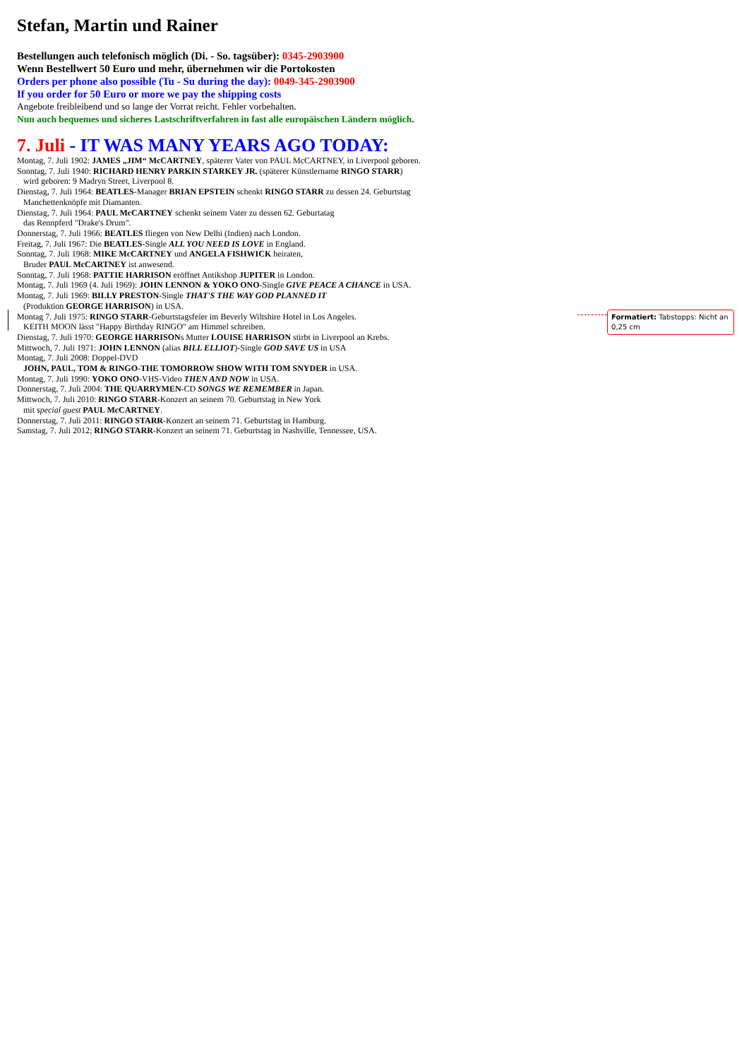Formatiert: Tabstopps: Nicht an 0,25 cm
Stefan, Martin und Rainer
Bestellungen auch telefonisch möglich (Di. - So. tagsüber): 0345-2903900
Wenn Bestellwert 50 Euro und mehr, übernehmen wir die Portokosten
Orders per phone also possible (Tu - Su during the day): 0049-345-2903900
If you order for 50 Euro or more we pay the shipping costs
Angebote freibleibend und so lange der Vorrat reicht. Fehler vorbehalten.
Nun auch bequemes und sicheres Lastschriftverfahren in fast alle europäischen Ländern möglich.
7. Juli - IT WAS MANY YEARS AGO TODAY:
Montag, 7. Juli 1902: JAMES „JIM“ McCARTNEY, späterer Vater von PAUL McCARTNEY, in Liverpool geboren.
Sonntag, 7. Juli 1940: RICHARD HENRY PARKIN STARKEY JR. (späterer Künstlername RINGO STARR)
wird geboren: 9 Madryn Street, Liverpool 8.
Dienstag, 7. Juli 1964: BEATLES-Manager BRIAN EPSTEIN schenkt RINGO STARR zu dessen 24. Geburtstag
Manchettenknöpfe mit Diamanten.
Dienstag, 7. Juli 1964: PAUL McCARTNEY schenkt seinem Vater zu dessen 62. Geburtatag
das Rennpferd "Drake's Drum".
Donnerstag, 7. Juli 1966: BEATLES fliegen von New Delhi (Indien) nach London.
Freitag, 7. Juli 1967: Die BEATLES-Single ALL YOU NEED IS LOVE in England.
Sonntag, 7. Juli 1968: MIKE McCARTNEY und ANGELA FISHWICK heiraten,
Bruder PAUL McCARTNEY ist anwesend.
Sonntag, 7. Juli 1968: PATTIE HARRISON eröffnet Antikshop JUPITER in London.
Montag, 7. Juli 1969 (4. Juli 1969): JOHN LENNON & YOKO ONO-Single GIVE PEACE A CHANCE in USA.
Montag, 7. Juli 1969: BILLY PRESTON-Single THAT'S THE WAY GOD PLANNED IT
(Produktion GEORGE HARRISON) in USA.
Montag 7. Juli 1975: RINGO STARR-Geburtstagsfeier im Beverly Wiltshire Hotel in Los Angeles.
KEITH MOON lässt "Happy Birthday RINGO" am Himmel schreiben.
Dienstag, 7. Juli 1970: GEORGE HARRISONs Mutter LOUISE HARRISON stirbt in Liverpool an Krebs.
Mittwoch, 7. Juli 1971: JOHN LENNON (alias BILL ELLIOT)-Single GOD SAVE US in USA
Montag, 7. Juli 2008: Doppel-DVD
JOHN, PAUL, TOM & RINGO-THE TOMORROW SHOW WITH TOM SNYDER in USA.
Montag, 7. Juli 1990: YOKO ONO-VHS-Video THEN AND NOW in USA.
Donnerstag, 7. Juli 2004: THE QUARRYMEN-CD SONGS WE REMEMBER in Japan.
Mittwoch, 7. Juli 2010: RINGO STARR-Konzert an seinem 70. Geburtstag in New York
mit special guest PAUL McCARTNEY.
Donnerstag, 7. Juli 2011: RINGO STARR-Konzert an seinem 71. Geburtstag in Hamburg.
Samstag, 7. Juli 2012; RINGO STARR-Konzert an seinem 71. Geburtstag in Nashville, Tennessee, USA.